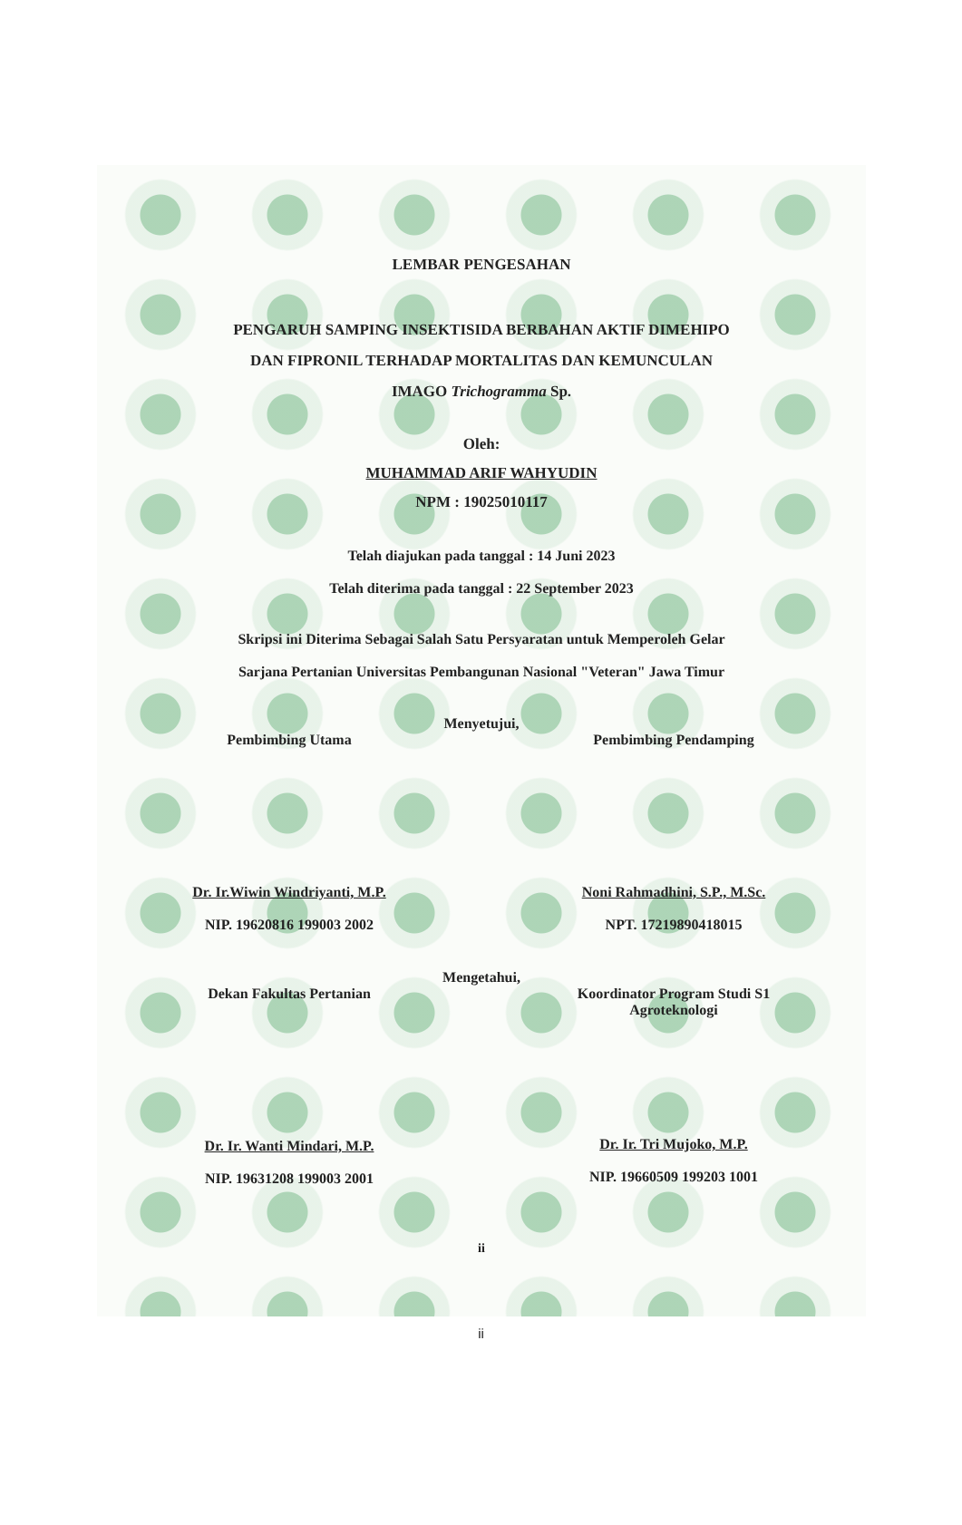LEMBAR PENGESAHAN
PENGARUH SAMPING INSEKTISIDA BERBAHAN AKTIF DIMEHIPO
DAN FIPRONIL TERHADAP MORTALITAS DAN KEMUNCULAN
IMAGO Trichogramma Sp.
Oleh:
MUHAMMAD ARIF WAHYUDIN
NPM : 19025010117
Telah diajukan pada tanggal : 14 Juni 2023
Telah diterima pada tanggal : 22 September 2023
Skripsi ini Diterima Sebagai Salah Satu Persyaratan untuk Memperoleh Gelar
Sarjana Pertanian Universitas Pembangunan Nasional "Veteran" Jawa Timur
Menyetujui,
Pembimbing Utama
Dr. Ir.Wiwin Windriyanti, M.P.
NIP. 19620816 199003 2002
Pembimbing Pendamping
Noni Rahmadhini, S.P., M.Sc.
NPT. 17219890418015
Mengetahui,
Dekan Fakultas Pertanian
Dr. Ir. Wanti Mindari, M.P.
NIP. 19631208 199003 2001
Koordinator Program Studi S1
Agroteknologi
Dr. Ir. Tri Mujoko, M.P.
NIP. 19660509 199203 1001
ii
ii